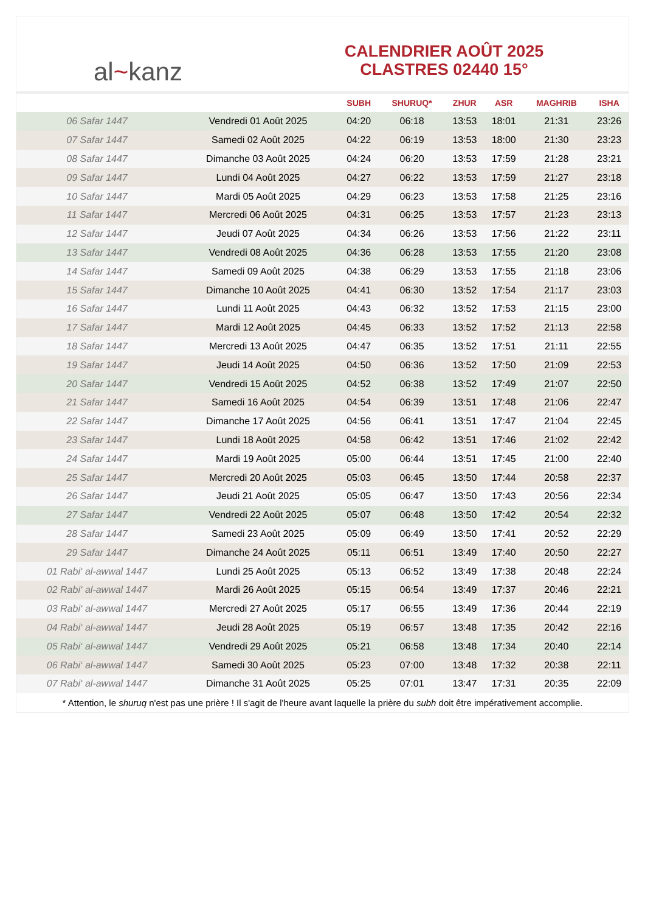al ~ kanz
CALENDRIER AOÛT 2025
CLASTRES 02440 15°
| | | SUBH | SHURUQ* | ZHUR | ASR | MAGHRIB | ISHA |
| --- | --- | --- | --- | --- | --- | --- | --- |
| 06 Safar 1447 | Vendredi 01 Août 2025 | 04:20 | 06:18 | 13:53 | 18:01 | 21:31 | 23:26 |
| 07 Safar 1447 | Samedi 02 Août 2025 | 04:22 | 06:19 | 13:53 | 18:00 | 21:30 | 23:23 |
| 08 Safar 1447 | Dimanche 03 Août 2025 | 04:24 | 06:20 | 13:53 | 17:59 | 21:28 | 23:21 |
| 09 Safar 1447 | Lundi 04 Août 2025 | 04:27 | 06:22 | 13:53 | 17:59 | 21:27 | 23:18 |
| 10 Safar 1447 | Mardi 05 Août 2025 | 04:29 | 06:23 | 13:53 | 17:58 | 21:25 | 23:16 |
| 11 Safar 1447 | Mercredi 06 Août 2025 | 04:31 | 06:25 | 13:53 | 17:57 | 21:23 | 23:13 |
| 12 Safar 1447 | Jeudi 07 Août 2025 | 04:34 | 06:26 | 13:53 | 17:56 | 21:22 | 23:11 |
| 13 Safar 1447 | Vendredi 08 Août 2025 | 04:36 | 06:28 | 13:53 | 17:55 | 21:20 | 23:08 |
| 14 Safar 1447 | Samedi 09 Août 2025 | 04:38 | 06:29 | 13:53 | 17:55 | 21:18 | 23:06 |
| 15 Safar 1447 | Dimanche 10 Août 2025 | 04:41 | 06:30 | 13:52 | 17:54 | 21:17 | 23:03 |
| 16 Safar 1447 | Lundi 11 Août 2025 | 04:43 | 06:32 | 13:52 | 17:53 | 21:15 | 23:00 |
| 17 Safar 1447 | Mardi 12 Août 2025 | 04:45 | 06:33 | 13:52 | 17:52 | 21:13 | 22:58 |
| 18 Safar 1447 | Mercredi 13 Août 2025 | 04:47 | 06:35 | 13:52 | 17:51 | 21:11 | 22:55 |
| 19 Safar 1447 | Jeudi 14 Août 2025 | 04:50 | 06:36 | 13:52 | 17:50 | 21:09 | 22:53 |
| 20 Safar 1447 | Vendredi 15 Août 2025 | 04:52 | 06:38 | 13:52 | 17:49 | 21:07 | 22:50 |
| 21 Safar 1447 | Samedi 16 Août 2025 | 04:54 | 06:39 | 13:51 | 17:48 | 21:06 | 22:47 |
| 22 Safar 1447 | Dimanche 17 Août 2025 | 04:56 | 06:41 | 13:51 | 17:47 | 21:04 | 22:45 |
| 23 Safar 1447 | Lundi 18 Août 2025 | 04:58 | 06:42 | 13:51 | 17:46 | 21:02 | 22:42 |
| 24 Safar 1447 | Mardi 19 Août 2025 | 05:00 | 06:44 | 13:51 | 17:45 | 21:00 | 22:40 |
| 25 Safar 1447 | Mercredi 20 Août 2025 | 05:03 | 06:45 | 13:50 | 17:44 | 20:58 | 22:37 |
| 26 Safar 1447 | Jeudi 21 Août 2025 | 05:05 | 06:47 | 13:50 | 17:43 | 20:56 | 22:34 |
| 27 Safar 1447 | Vendredi 22 Août 2025 | 05:07 | 06:48 | 13:50 | 17:42 | 20:54 | 22:32 |
| 28 Safar 1447 | Samedi 23 Août 2025 | 05:09 | 06:49 | 13:50 | 17:41 | 20:52 | 22:29 |
| 29 Safar 1447 | Dimanche 24 Août 2025 | 05:11 | 06:51 | 13:49 | 17:40 | 20:50 | 22:27 |
| 01 Rabi‘ al-awwal 1447 | Lundi 25 Août 2025 | 05:13 | 06:52 | 13:49 | 17:38 | 20:48 | 22:24 |
| 02 Rabi‘ al-awwal 1447 | Mardi 26 Août 2025 | 05:15 | 06:54 | 13:49 | 17:37 | 20:46 | 22:21 |
| 03 Rabi‘ al-awwal 1447 | Mercredi 27 Août 2025 | 05:17 | 06:55 | 13:49 | 17:36 | 20:44 | 22:19 |
| 04 Rabi‘ al-awwal 1447 | Jeudi 28 Août 2025 | 05:19 | 06:57 | 13:48 | 17:35 | 20:42 | 22:16 |
| 05 Rabi‘ al-awwal 1447 | Vendredi 29 Août 2025 | 05:21 | 06:58 | 13:48 | 17:34 | 20:40 | 22:14 |
| 06 Rabi‘ al-awwal 1447 | Samedi 30 Août 2025 | 05:23 | 07:00 | 13:48 | 17:32 | 20:38 | 22:11 |
| 07 Rabi‘ al-awwal 1447 | Dimanche 31 Août 2025 | 05:25 | 07:01 | 13:47 | 17:31 | 20:35 | 22:09 |
* Attention, le shuruq n'est pas une prière ! Il s'agit de l'heure avant laquelle la prière du subh doit être impérativement accomplie.